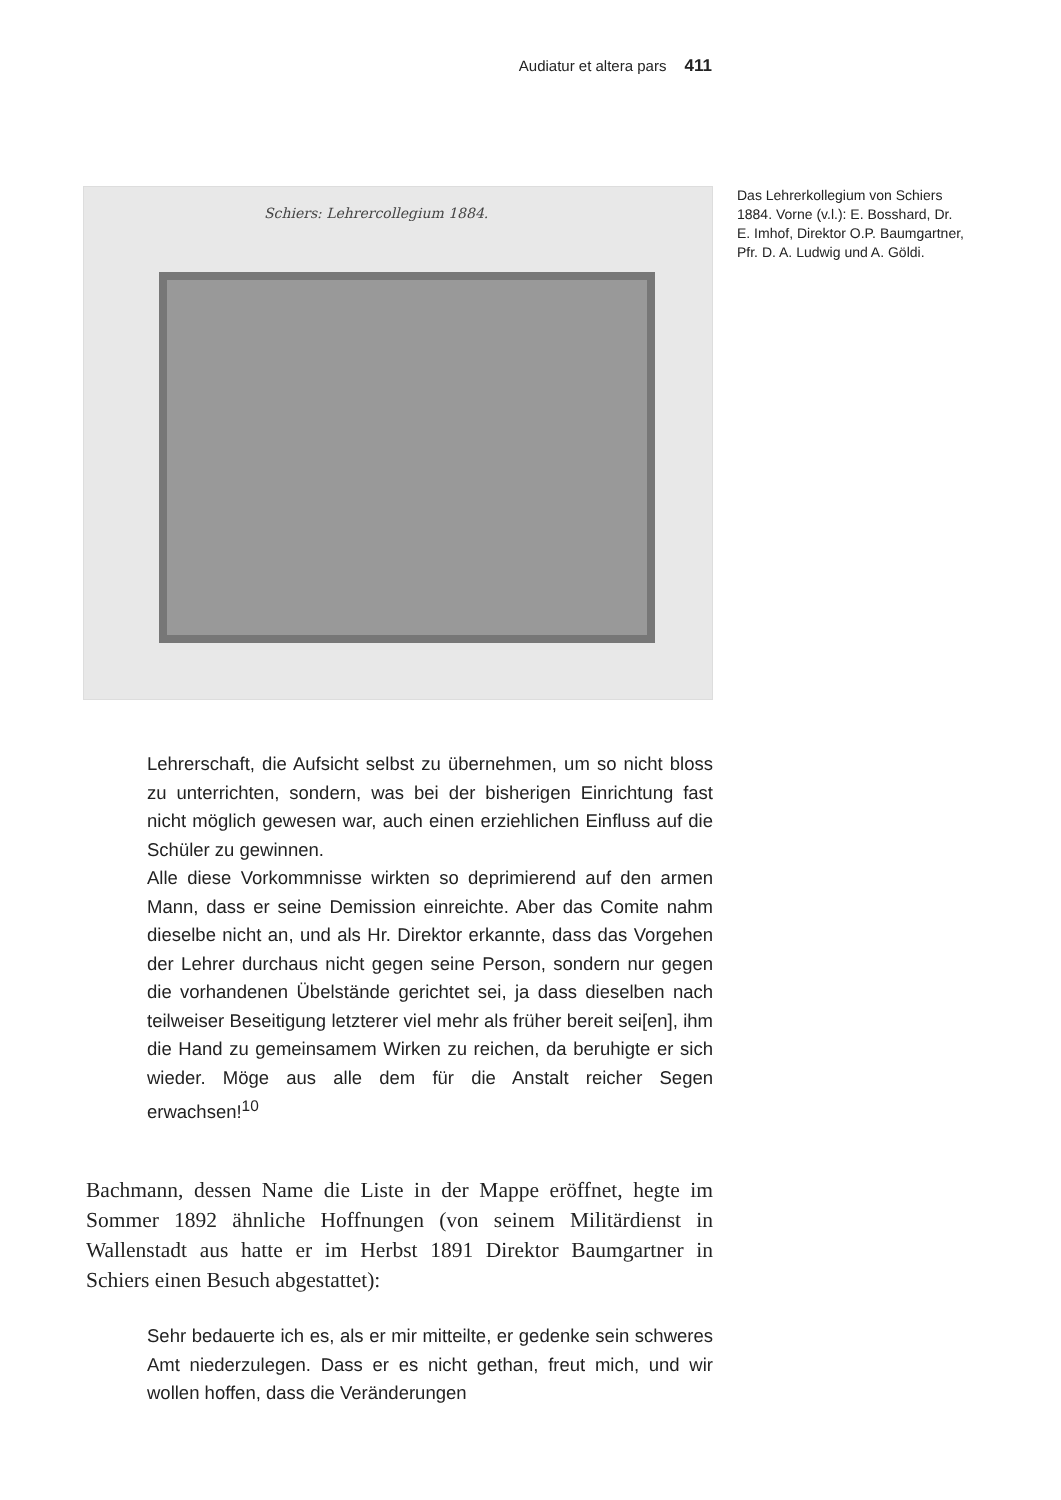Audiatur et altera pars 411
Schiers: Lehrercollegium 1884.
Das Lehrerkollegium von Schiers 1884. Vorne (v.l.): E. Bosshard, Dr. E. Imhof, Direktor O.P. Baumgartner, Pfr. D. A. Ludwig und A. Göldi.
Lehrerschaft, die Aufsicht selbst zu übernehmen, um so nicht bloss zu unterrichten, sondern, was bei der bisherigen Einrichtung fast nicht möglich gewesen war, auch einen erziehlichen Einfluss auf die Schüler zu gewinnen.
Alle diese Vorkommnisse wirkten so deprimierend auf den armen Mann, dass er seine Demission einreichte. Aber das Comite nahm dieselbe nicht an, und als Hr. Direktor erkannte, dass das Vorgehen der Lehrer durchaus nicht gegen seine Person, sondern nur gegen die vorhandenen Übelstände gerichtet sei, ja dass dieselben nach teilweiser Beseitigung letzterer viel mehr als früher bereit sei[en], ihm die Hand zu gemeinsamem Wirken zu reichen, da beruhigte er sich wieder. Möge aus alle dem für die Anstalt reicher Segen erwachsen!<sup>10</sup>
Bachmann, dessen Name die Liste in der Mappe eröffnet, hegte im Sommer 1892 ähnliche Hoffnungen (von seinem Militärdienst in Wallenstadt aus hatte er im Herbst 1891 Direktor Baumgartner in Schiers einen Besuch abgestattet):
Sehr bedauerte ich es, als er mir mitteilte, er gedenke sein schweres Amt niederzulegen. Dass er es nicht gethan, freut mich, und wir wollen hoffen, dass die Veränderungen